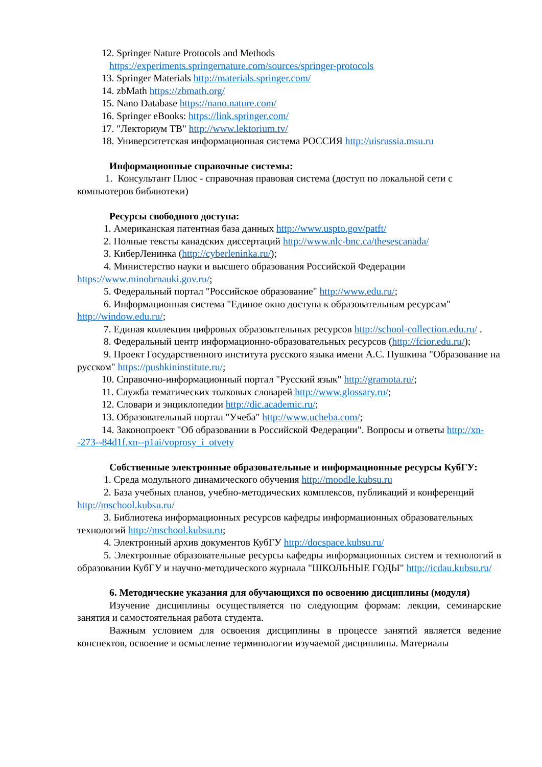12. Springer Nature Protocols and Methods
https://experiments.springernature.com/sources/springer-protocols
13. Springer Materials http://materials.springer.com/
14. zbMath https://zbmath.org/
15. Nano Database https://nano.nature.com/
16. Springer eBooks: https://link.springer.com/
17. "Лекториум ТВ" http://www.lektorium.tv/
18. Университетская информационная система РОССИЯ http://uisrussia.msu.ru
Информационные справочные системы:
1. Консультант Плюс - справочная правовая система (доступ по локальной сети с компьютеров библиотеки)
Ресурсы свободного доступа:
1. Американская патентная база данных http://www.uspto.gov/patft/
2. Полные тексты канадских диссертаций http://www.nlc-bnc.ca/thesescanada/
3. КиберЛенинка (http://cyberleninka.ru/);
4. Министерство науки и высшего образования Российской Федерации https://www.minobrnauki.gov.ru/;
5. Федеральный портал "Российское образование" http://www.edu.ru/;
6. Информационная система "Единое окно доступа к образовательным ресурсам" http://window.edu.ru/;
7. Единая коллекция цифровых образовательных ресурсов http://school-collection.edu.ru/ .
8. Федеральный центр информационно-образовательных ресурсов (http://fcior.edu.ru/);
9. Проект Государственного института русского языка имени А.С. Пушкина "Образование на русском" https://pushkininstitute.ru/;
10. Справочно-информационный портал "Русский язык" http://gramota.ru/;
11. Служба тематических толковых словарей http://www.glossary.ru/;
12. Словари и энциклопедии http://dic.academic.ru/;
13. Образовательный портал "Учеба" http://www.ucheba.com/;
14. Законопроект "Об образовании в Российской Федерации". Вопросы и ответы http://xn--273--84d1f.xn--p1ai/voprosy_i_otvety
Собственные электронные образовательные и информационные ресурсы КубГУ:
1. Среда модульного динамического обучения http://moodle.kubsu.ru
2. База учебных планов, учебно-методических комплексов, публикаций и конференций http://mschool.kubsu.ru/
3. Библиотека информационных ресурсов кафедры информационных образовательных технологий http://mschool.kubsu.ru;
4. Электронный архив документов КубГУ http://docspace.kubsu.ru/
5. Электронные образовательные ресурсы кафедры информационных систем и технологий в образовании КубГУ и научно-методического журнала "ШКОЛЬНЫЕ ГОДЫ" http://icdau.kubsu.ru/
6. Методические указания для обучающихся по освоению дисциплины (модуля)
Изучение дисциплины осуществляется по следующим формам: лекции, семинарские занятия и самостоятельная работа студента.
Важным условием для освоения дисциплины в процессе занятий является ведение конспектов, освоение и осмысление терминологии изучаемой дисциплины. Материалы